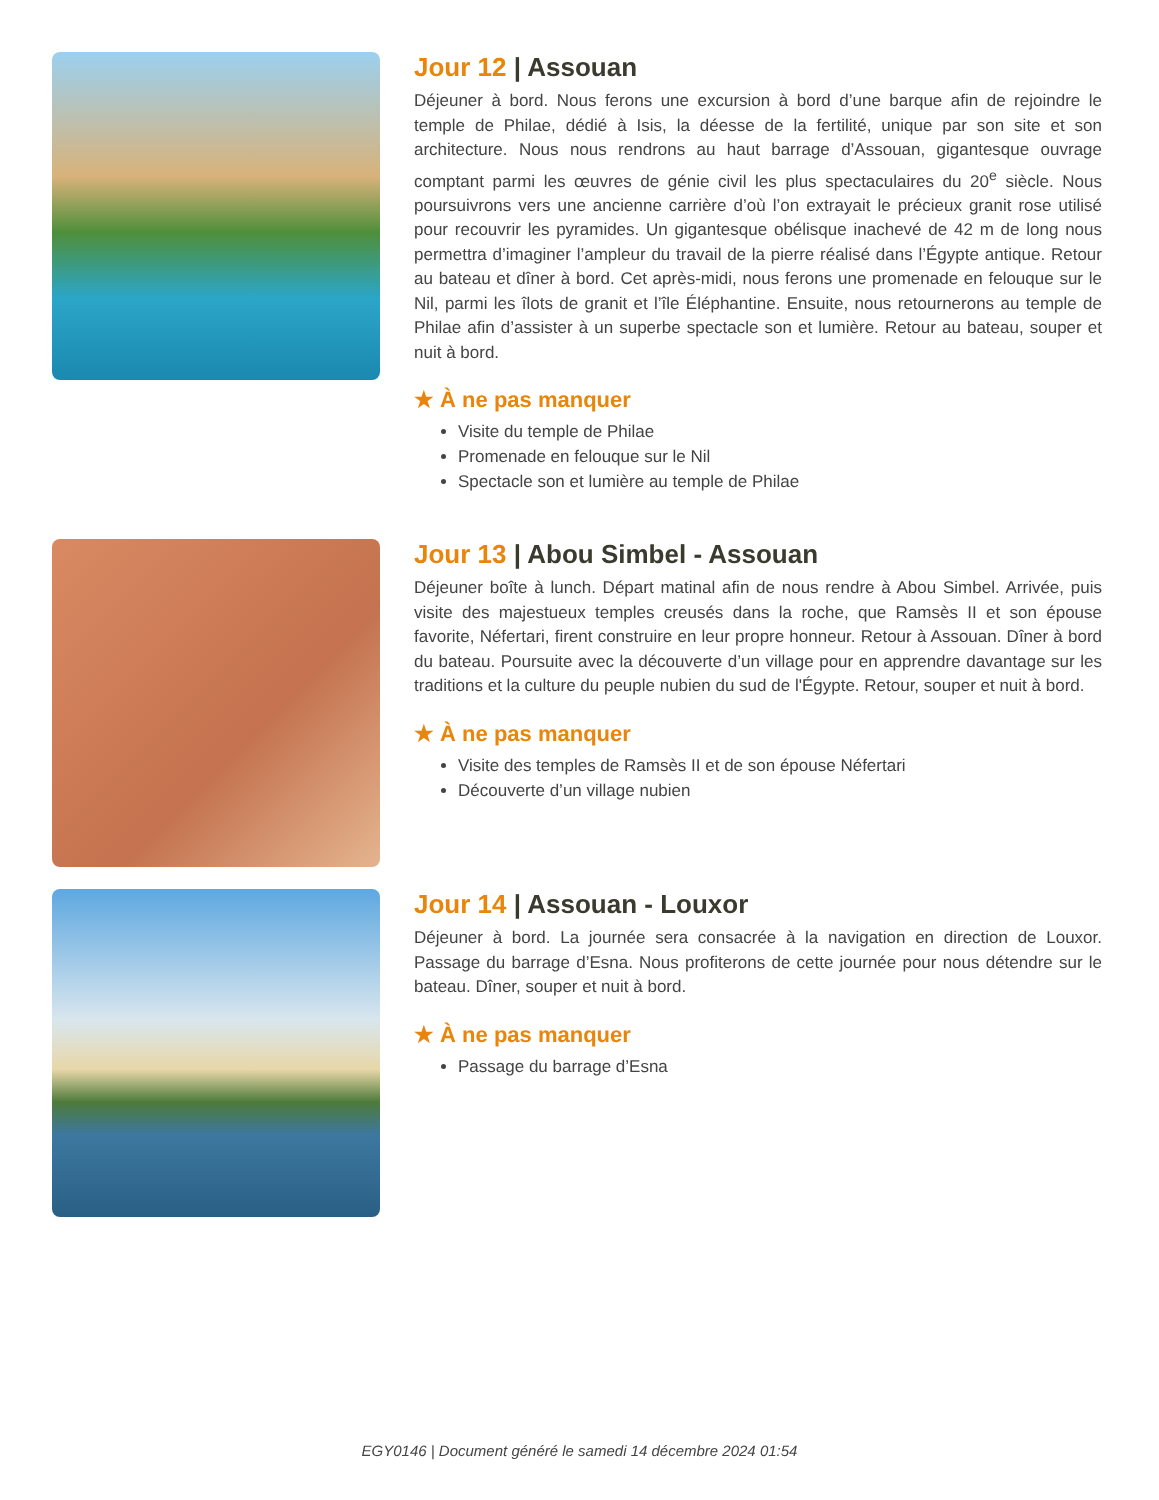Jour 12 | Assouan
Déjeuner à bord. Nous ferons une excursion à bord d’une barque afin de rejoindre le temple de Philae, dédié à Isis, la déesse de la fertilité, unique par son site et son architecture. Nous nous rendrons au haut barrage d’Assouan, gigantesque ouvrage comptant parmi les œuvres de génie civil les plus spectaculaires du 20<sup>e</sup> siècle. Nous poursuivrons vers une ancienne carrière d’où l’on extrayait le précieux granit rose utilisé pour recouvrir les pyramides. Un gigantesque obélisque inachevé de 42 m de long nous permettra d’imaginer l’ampleur du travail de la pierre réalisé dans l’Égypte antique. Retour au bateau et dîner à bord. Cet après-midi, nous ferons une promenade en felouque sur le Nil, parmi les îlots de granit et l’île Éléphantine. Ensuite, nous retournerons au temple de Philae afin d’assister à un superbe spectacle son et lumière. Retour au bateau, souper et nuit à bord.
★ À ne pas manquer
Visite du temple de Philae
Promenade en felouque sur le Nil
Spectacle son et lumière au temple de Philae
Jour 13 | Abou Simbel - Assouan
Déjeuner boîte à lunch. Départ matinal afin de nous rendre à Abou Simbel. Arrivée, puis visite des majestueux temples creusés dans la roche, que Ramsès II et son épouse favorite, Néfertari, firent construire en leur propre honneur. Retour à Assouan. Dîner à bord du bateau. Poursuite avec la découverte d’un village pour en apprendre davantage sur les traditions et la culture du peuple nubien du sud de l'Égypte. Retour, souper et nuit à bord.
★ À ne pas manquer
Visite des temples de Ramsès II et de son épouse Néfertari
Découverte d’un village nubien
Jour 14 | Assouan - Louxor
Déjeuner à bord. La journée sera consacrée à la navigation en direction de Louxor. Passage du barrage d’Esna. Nous profiterons de cette journée pour nous détendre sur le bateau. Dîner, souper et nuit à bord.
★ À ne pas manquer
Passage du barrage d’Esna
EGY0146 | Document généré le samedi 14 décembre 2024 01:54